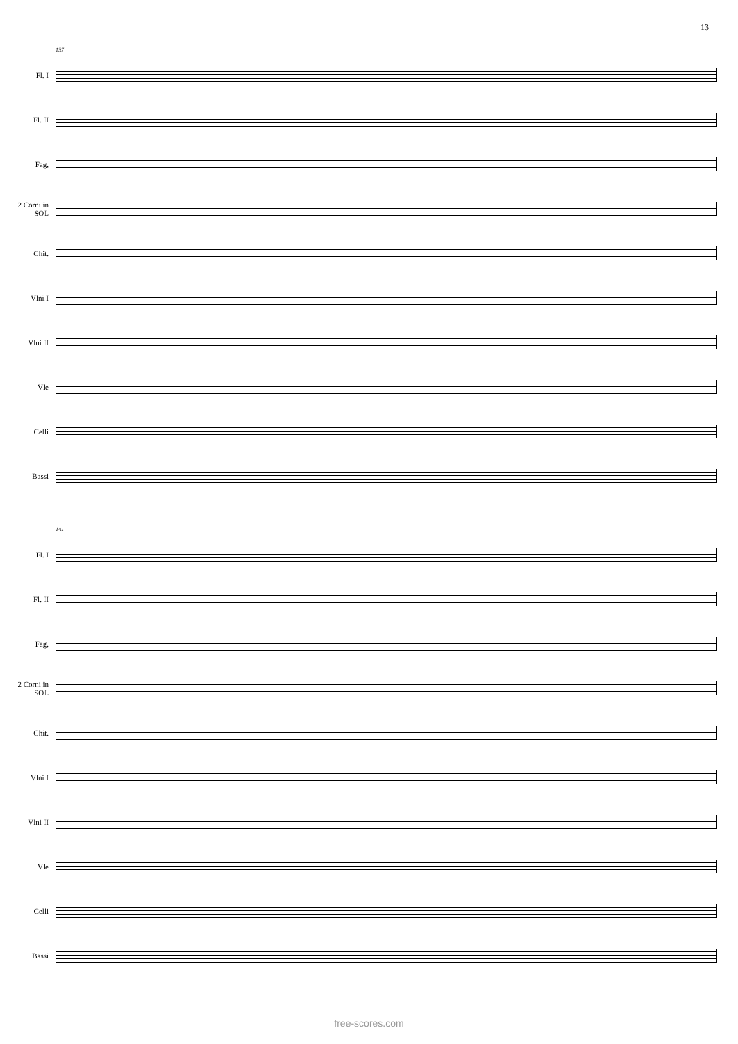13
137
Fl. I
Fl. II
Fag,
2 Corni in SOL
Chit.
Vlni I
Vlni II
Vle
Celli
Bassi
141
Fl. I
Fl. II
Fag,
2 Corni in SOL
Chit.
Vlni I
Vlni II
Vle
Celli
Bassi
free-scores.com